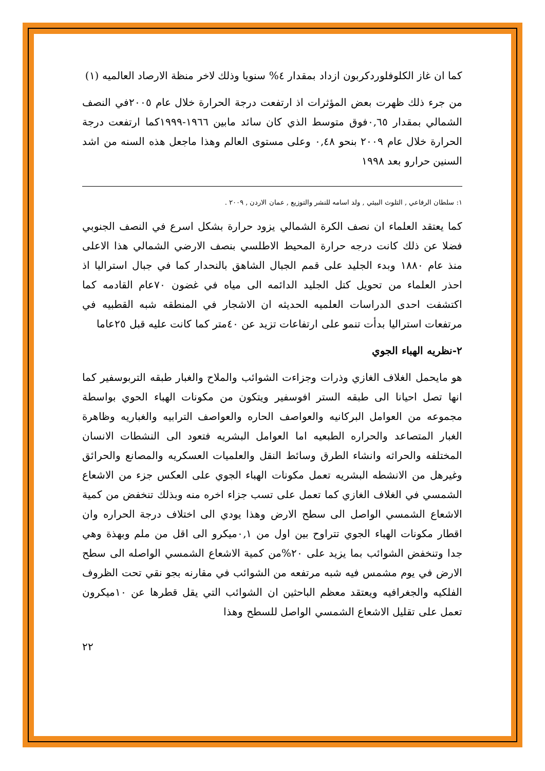كما ان غاز الكلوفلوردكربون ازداد بمقدار ٤% سنويا وذلك لاخر منظة الارصاد العالميه (١)
من جرء ذلك ظهرت بعض المؤثرات اذ ارتفعت درجة الحرارة خلال عام ٢٠٠٥في النصف الشمالي بمقدار ٠,٦٥فوق متوسط الذي كان سائد مابين ١٩٦٦-١٩٩٩كما ارتفعت درجة الحرارة خلال عام ٢٠٠٩ بنحو ٠,٤٨ وعلى مستوى العالم وهذا ماجعل هذه السنه من اشد السنين حرارو بعد ١٩٩٨
١: سلطان الرفاعي , التلوث البيئي , ولد اسامه للنشر والتوزيع , عمان الاردن , ٢٠٠٩ .
كما يعتقد العلماء ان نصف الكرة الشمالي يزود حرارة بشكل اسرع في النصف الجنوبي فضلا عن ذلك كانت درجه حرارة المحيط الاطلسي بنصف الارضي الشمالي هذا الاعلى منذ عام ١٨٨٠ وبدء الجليد على قمم الجبال الشاهق بالنحدار كما في جبال استراليا اذ احذر العلماء من تحويل كتل الجليد الدائمه الى مياه في غضون ٧٠عام القادمه كما اكتشفت احدى الدراسات العلميه الحديثه ان الاشجار في المنطقه شبه القطبيه في مرتفعات استراليا بدأت تنمو على ارتفاعات تزيد عن ٤٠متر كما كانت عليه قبل ٢٥عاما
٢-نظريه الهباء الجوي
هو مايحمل الغلاف الغازي وذرات وجزاءت الشوائب والملاح والغبار طبقه التربوسفير كما انها تصل احيانا الى طبقه الستر افوسفير ويتكون من مكونات الهباء الحوي بواسطة مجموعه من العوامل البركانيه والعواصف الحاره والعواصف الترابيه والغباريه وظاهرة الغبار المتصاعد والحراره الطبعيه اما العوامل البشريه فتعود الى النشطات الانسان المختلفه والحراثه وانشاء الطرق وسائط النقل والعلميات العسكريه والمصانع والحرائق وغيرهل من الانشطه البشريه تعمل مكونات الهباء الجوي على العكس جزء من الاشعاع الشمسي في الغلاف الغازي كما تعمل على تسب جزاء اخره منه وبذلك تنخفض من كمية الاشعاع الشمسي الواصل الى سطح الارض وهذا يودي الى اختلاف درجة الحراره وان اقطار مكونات الهباء الجوي تتراوح بين اول من ٠,١ميكرو الى اقل من ملم وبهذة وهي جدا وتنخفض الشوائب بما يزيد على ٢٠%من كمية الاشعاع الشمسي الواصله الى سطح الارض في يوم مشمس فيه شبه مرتفعه من الشوائب في مقارنه بجو نقي تحت الظروف الفلكيه والجغرافيه ويعتقد معظم الباحثين ان الشوائب التي يقل قطرها عن ١٠ميكرون تعمل على تقليل الاشعاع الشمسي الواصل للسطح وهذا
٢٢